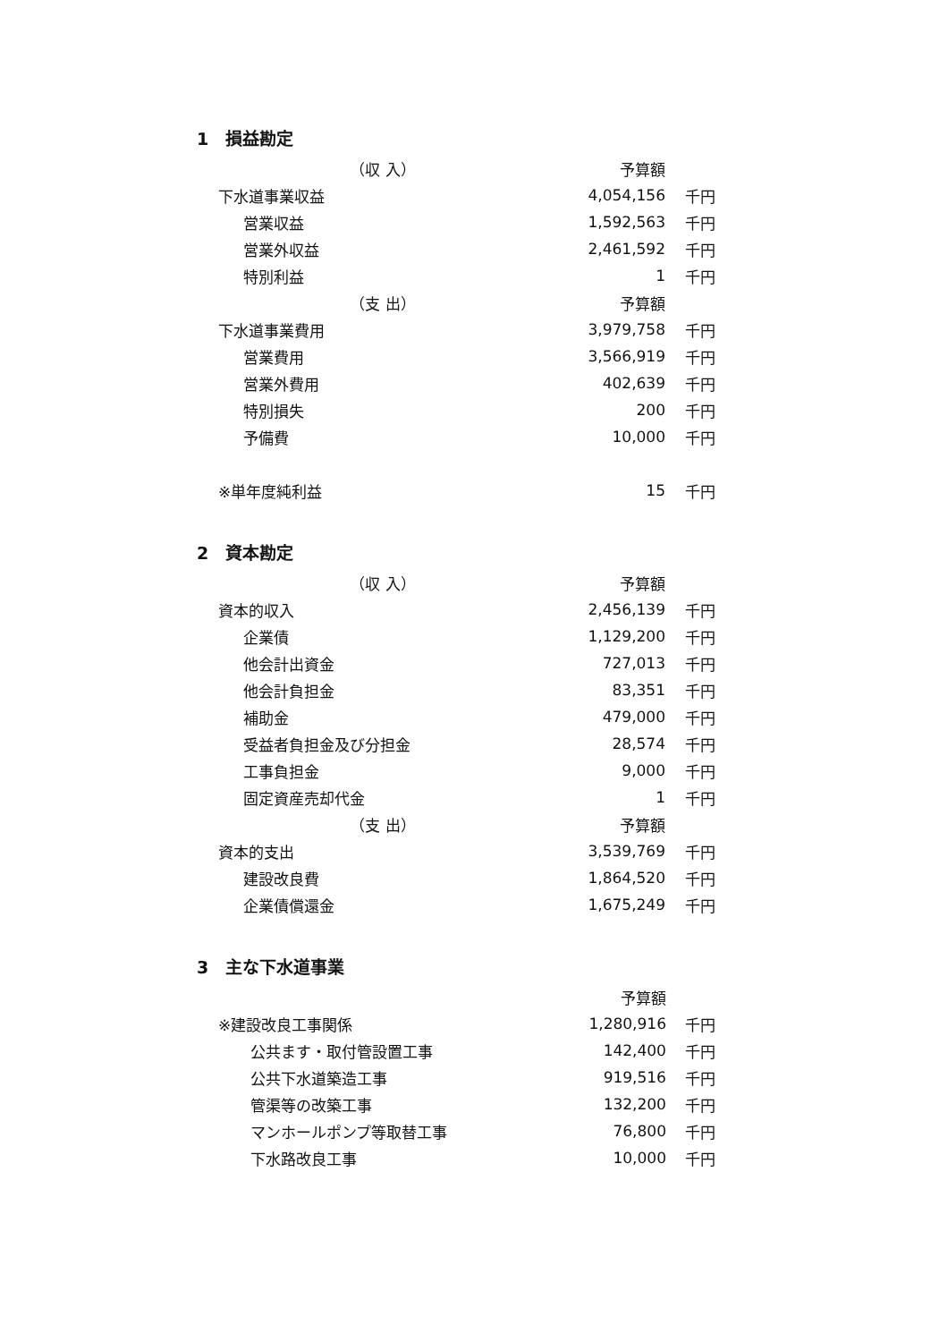1　損益勘定
| （収 入） | 予算額 | |
| --- | --- | --- |
| 下水道事業収益 | 4,054,156 | 千円 |
| 営業収益 | 1,592,563 | 千円 |
| 営業外収益 | 2,461,592 | 千円 |
| 特別利益 | 1 | 千円 |
| （支 出） | 予算額 | |
| 下水道事業費用 | 3,979,758 | 千円 |
| 営業費用 | 3,566,919 | 千円 |
| 営業外費用 | 402,639 | 千円 |
| 特別損失 | 200 | 千円 |
| 予備費 | 10,000 | 千円 |
| ※単年度純利益 | 15 | 千円 |
2　資本勘定
| （収 入） | 予算額 | |
| --- | --- | --- |
| 資本的収入 | 2,456,139 | 千円 |
| 企業債 | 1,129,200 | 千円 |
| 他会計出資金 | 727,013 | 千円 |
| 他会計負担金 | 83,351 | 千円 |
| 補助金 | 479,000 | 千円 |
| 受益者負担金及び分担金 | 28,574 | 千円 |
| 工事負担金 | 9,000 | 千円 |
| 固定資産売却代金 | 1 | 千円 |
| （支 出） | 予算額 | |
| 資本的支出 | 3,539,769 | 千円 |
| 建設改良費 | 1,864,520 | 千円 |
| 企業債償還金 | 1,675,249 | 千円 |
3　主な下水道事業
| | 予算額 | |
| --- | --- | --- |
| ※建設改良工事関係 | 1,280,916 | 千円 |
| 公共ます・取付管設置工事 | 142,400 | 千円 |
| 公共下水道築造工事 | 919,516 | 千円 |
| 管渠等の改築工事 | 132,200 | 千円 |
| マンホールポンプ等取替工事 | 76,800 | 千円 |
| 下水路改良工事 | 10,000 | 千円 |